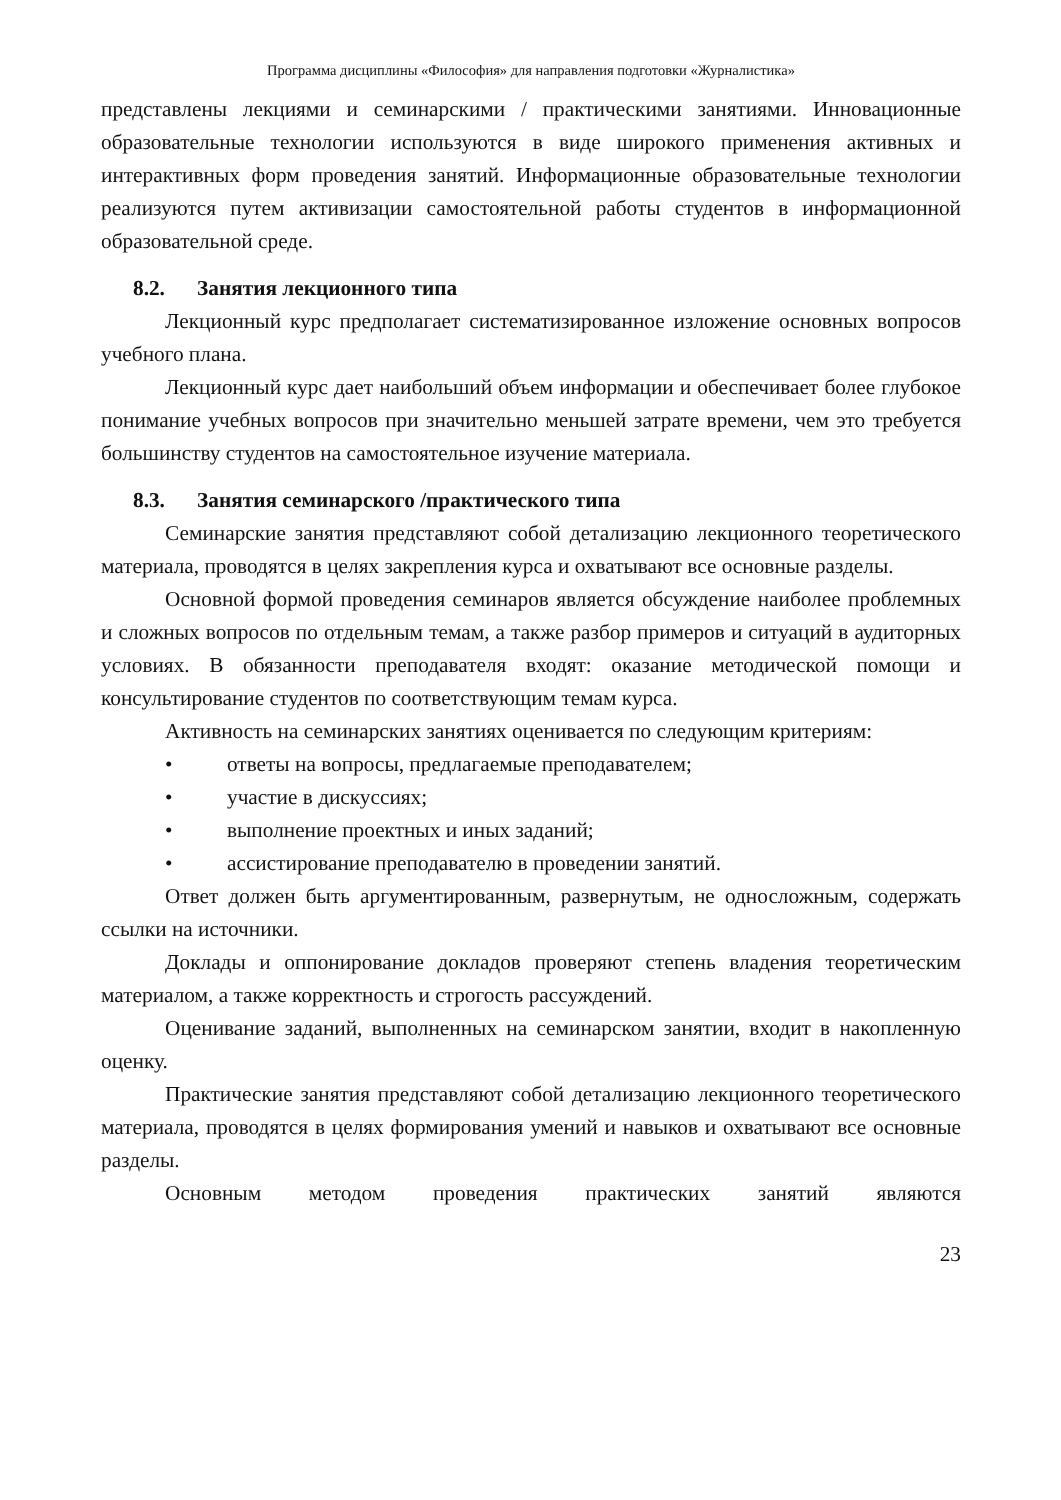Программа дисциплины «Философия» для направления подготовки «Журналистика»
представлены лекциями и семинарскими / практическими занятиями. Инновационные образовательные технологии используются в виде широкого применения активных и интерактивных форм проведения занятий. Информационные образовательные технологии реализуются путем активизации самостоятельной работы студентов в информационной образовательной среде.
8.2. Занятия лекционного типа
Лекционный курс предполагает систематизированное изложение основных вопросов учебного плана.
Лекционный курс дает наибольший объем информации и обеспечивает более глубокое понимание учебных вопросов при значительно меньшей затрате времени, чем это требуется большинству студентов на самостоятельное изучение материала.
8.3. Занятия семинарского /практического типа
Семинарские занятия представляют собой детализацию лекционного теоретического материала, проводятся в целях закрепления курса и охватывают все основные разделы.
Основной формой проведения семинаров является обсуждение наиболее проблемных и сложных вопросов по отдельным темам, а также разбор примеров и ситуаций в аудиторных условиях. В обязанности преподавателя входят: оказание методической помощи и консультирование студентов по соответствующим темам курса.
Активность на семинарских занятиях оценивается по следующим критериям:
• ответы на вопросы, предлагаемые преподавателем;
• участие в дискуссиях;
• выполнение проектных и иных заданий;
• ассистирование преподавателю в проведении занятий.
Ответ должен быть аргументированным, развернутым, не односложным, содержать ссылки на источники.
Доклады и оппонирование докладов проверяют степень владения теоретическим материалом, а также корректность и строгость рассуждений.
Оценивание заданий, выполненных на семинарском занятии, входит в накопленную оценку.
Практические занятия представляют собой детализацию лекционного теоретического материала, проводятся в целях формирования умений и навыков и охватывают все основные разделы.
Основным методом проведения практических занятий являются
23